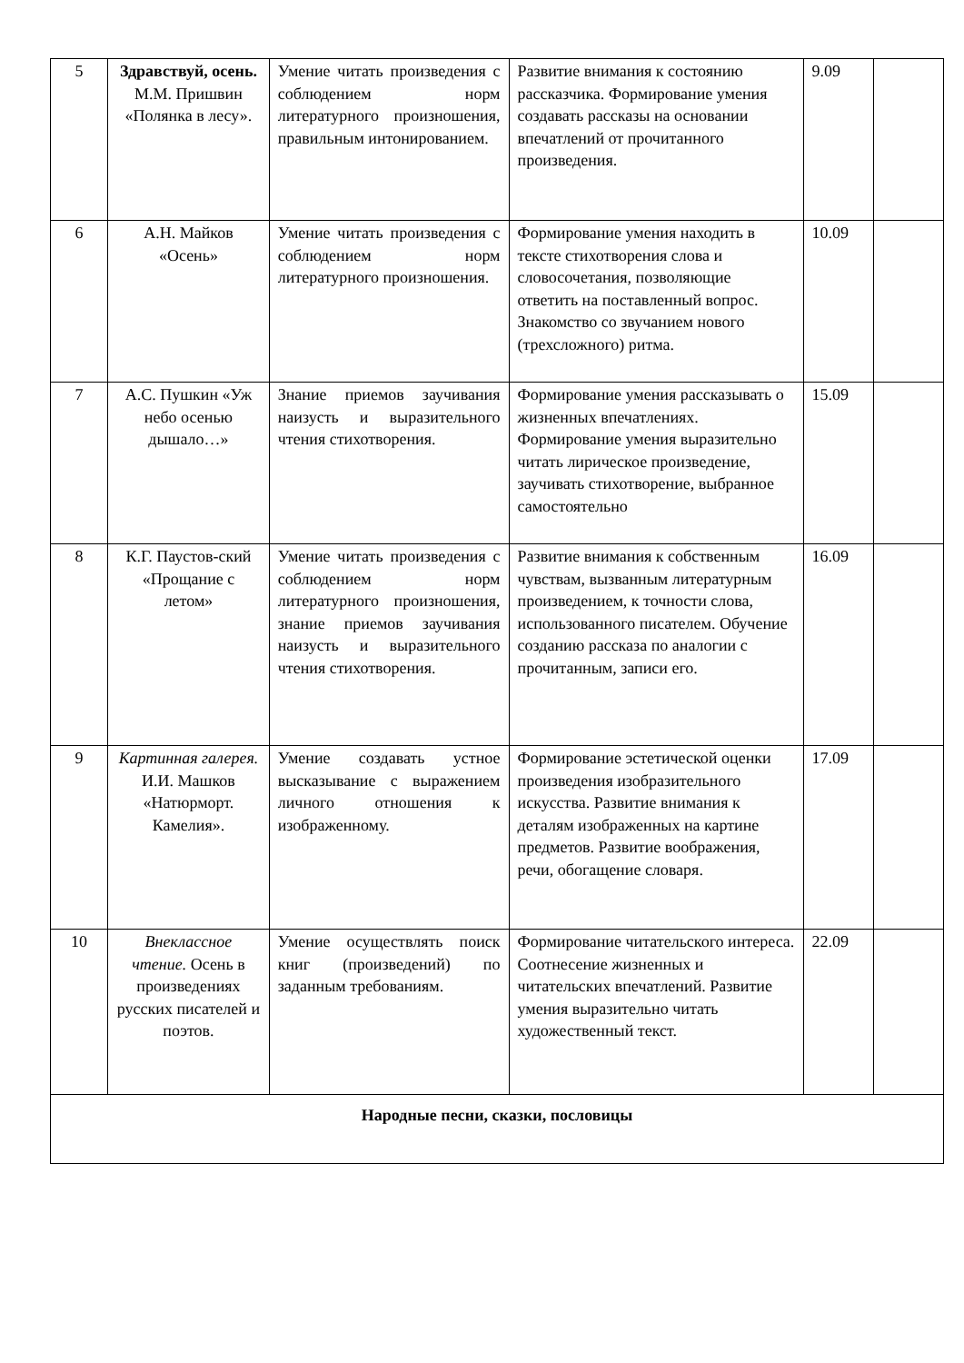| 5 | Здравствуй, осень. М.М. Пришвин «Полянка в лесу». | Умение читать произведения с соблюдением норм литературного произношения, правильным интонированием. | Развитие внимания к состоянию рассказчика. Формирование умения создавать рассказы на основании впечатлений от прочитанного произведения. | 9.09 | |
| 6 | А.Н. Майков «Осень» | Умение читать произведения с соблюдением норм литературного произношения. | Формирование умения находить в тексте стихотворения слова и словосочетания, позволяющие ответить на поставленный вопрос. Знакомство со звучанием нового (трехсложного) ритма. | 10.09 | |
| 7 | А.С. Пушкин «Уж небо осенью дышало…» | Знание приемов заучивания наизусть и выразительного чтения стихотворения. | Формирование умения рассказывать о жизненных впечатлениях. Формирование умения выразительно читать лирическое произведение, заучивать стихотворение, выбранное самостоятельно | 15.09 | |
| 8 | К.Г. Паустов-ский «Прощание с летом» | Умение читать произведения с соблюдением норм литературного произношения, знание приемов заучивания наизусть и выразительного чтения стихотворения. | Развитие внимания к собственным чувствам, вызванным литературным произведением, к точности слова, использованного писателем. Обучение созданию рассказа по аналогии с прочитанным, записи его. | 16.09 | |
| 9 | Картинная галерея. И.И. Машков «Натюрморт. Камелия». | Умение создавать устное высказывание с выражением личного отношения к изображенному. | Формирование эстетической оценки произведения изобразительного искусства. Развитие внимания к деталям изображенных на картине предметов. Развитие воображения, речи, обогащение словаря. | 17.09 | |
| 10 | Внеклассное чтение. Осень в произведениях русских писателей и поэтов. | Умение осуществлять поиск книг (произведений) по заданным требованиям. | Формирование читательского интереса. Соотнесение жизненных и читательских впечатлений. Развитие умения выразительно читать художественный текст. | 22.09 | |
| Народные песни, сказки, пословицы | | | | | |